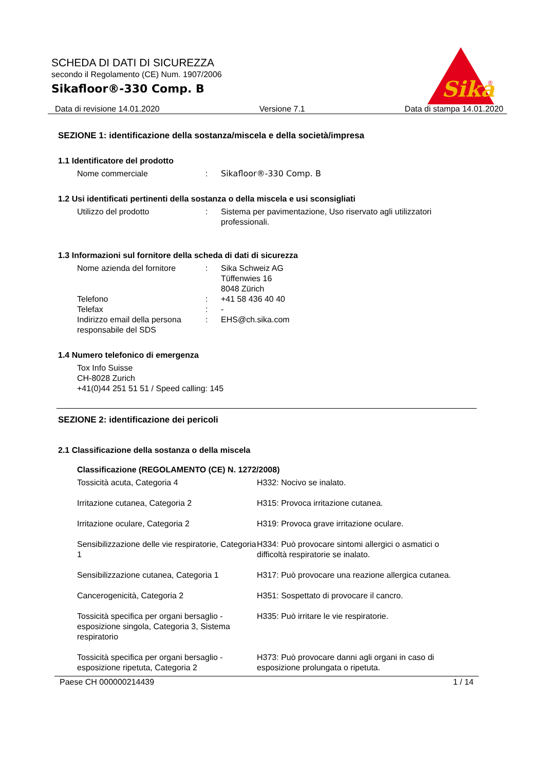Sika
®
SCHEDA DI DATI DI SICUREZZA
secondo il Regolamento (CE) Num. 1907/2006
Sikafloor®-330 Comp. B
Data di revisione 14.01.2020 Versione 7.1 Data di stampa 14.01.2020
SEZIONE 1: identificazione della sostanza/miscela e della società/impresa
1.1 Identificatore del prodotto
| Nome commerciale | : | Sikafloor®-330 Comp. B |
1.2 Usi identificati pertinenti della sostanza o della miscela e usi sconsigliati
| Utilizzo del prodotto | : | Sistema per pavimentazione, Uso riservato agli utilizzatori professionali. |
1.3 Informazioni sul fornitore della scheda di dati di sicurezza
| Nome azienda del fornitore | : | Sika Schweiz AG Tüffenwies 16 8048 Zürich |
| Telefono | : | +41 58 436 40 40 |
| Telefax | : | - |
| Indirizzo email della persona responsabile del SDS | : | EHS@ch.sika.com |
1.4 Numero telefonico di emergenza
Tox Info Suisse
CH-8028 Zurich
+41(0)44 251 51 51 / Speed calling: 145
SEZIONE 2: identificazione dei pericoli
2.1 Classificazione della sostanza o della miscela
Classificazione (REGOLAMENTO (CE) N. 1272/2008)
| Tossicità acuta, Categoria 4 | H332: Nocivo se inalato. |
| Irritazione cutanea, Categoria 2 | H315: Provoca irritazione cutanea. |
| Irritazione oculare, Categoria 2 | H319: Provoca grave irritazione oculare. |
| Sensibilizzazione delle vie respiratorie, Categoria 1 | H334: Può provocare sintomi allergici o asmatici o difficoltà respiratorie se inalato. |
| Sensibilizzazione cutanea, Categoria 1 | H317: Può provocare una reazione allergica cutanea. |
| Cancerogenicità, Categoria 2 | H351: Sospettato di provocare il cancro. |
| Tossicità specifica per organi bersaglio - esposizione singola, Categoria 3, Sistema respiratorio | H335: Può irritare le vie respiratorie. |
| Tossicità specifica per organi bersaglio - esposizione ripetuta, Categoria 2 | H373: Può provocare danni agli organi in caso di esposizione prolungata o ripetuta. |
Paese CH 000000214439 1 / 14